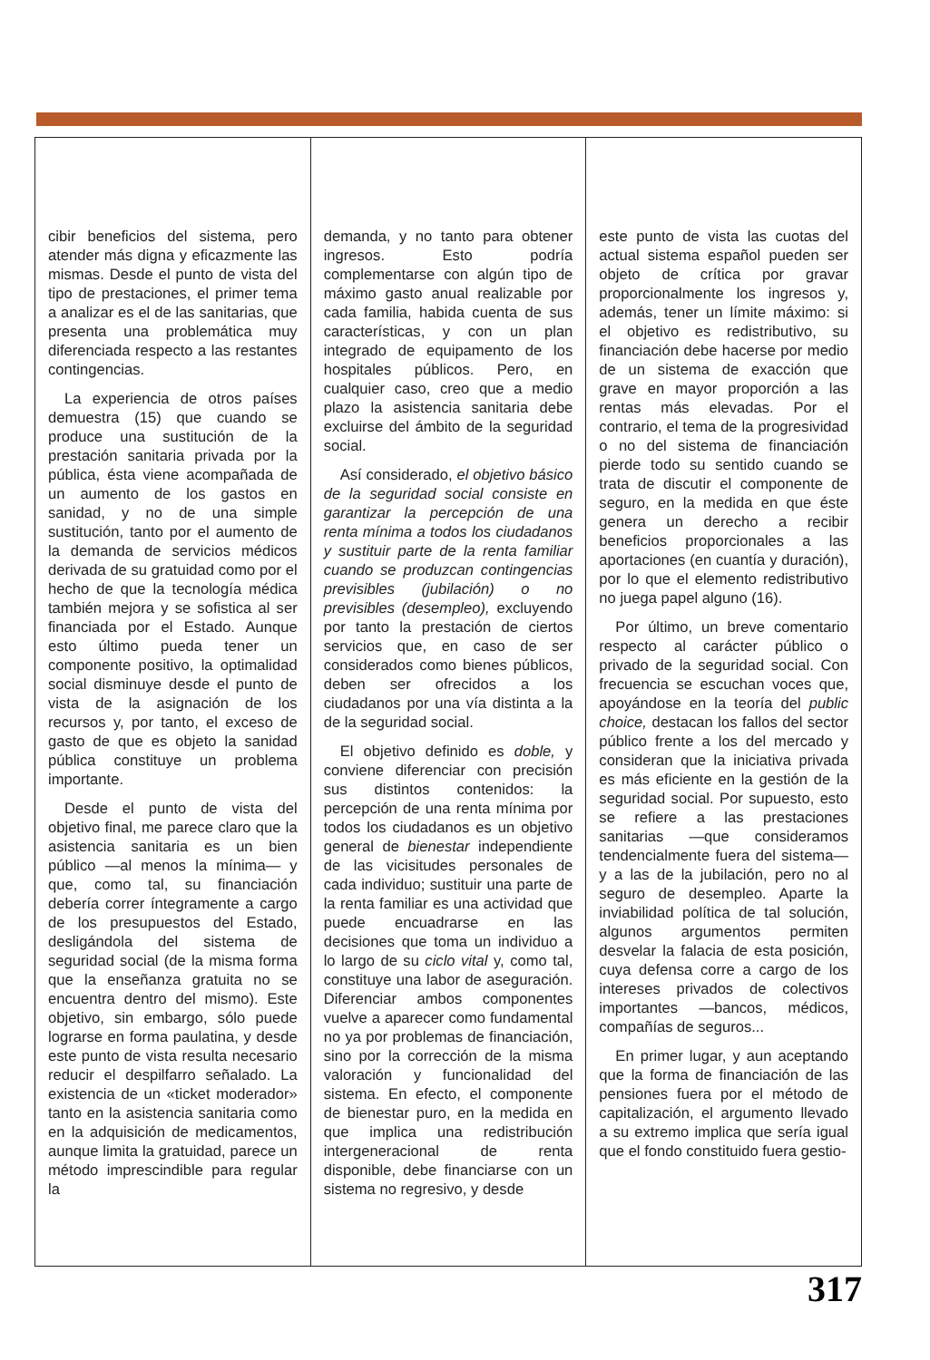cibir beneficios del sistema, pero atender más digna y eficazmente las mismas. Desde el punto de vista del tipo de prestaciones, el primer tema a analizar es el de las sanitarias, que presenta una problemática muy diferenciada respecto a las restantes contingencias.
La experiencia de otros países demuestra (15) que cuando se produce una sustitución de la prestación sanitaria privada por la pública, ésta viene acompañada de un aumento de los gastos en sanidad, y no de una simple sustitución, tanto por el aumento de la demanda de servicios médicos derivada de su gratuidad como por el hecho de que la tecnología médica también mejora y se sofistica al ser financiada por el Estado. Aunque esto último pueda tener un componente positivo, la optimalidad social disminuye desde el punto de vista de la asignación de los recursos y, por tanto, el exceso de gasto de que es objeto la sanidad pública constituye un problema importante.
Desde el punto de vista del objetivo final, me parece claro que la asistencia sanitaria es un bien público —al menos la mínima— y que, como tal, su financiación debería correr íntegramente a cargo de los presupuestos del Estado, desligándola del sistema de seguridad social (de la misma forma que la enseñanza gratuita no se encuentra dentro del mismo). Este objetivo, sin embargo, sólo puede lograrse en forma paulatina, y desde este punto de vista resulta necesario reducir el despilfarro señalado. La existencia de un «ticket moderador» tanto en la asistencia sanitaria como en la adquisición de medicamentos, aunque limita la gratuidad, parece un método imprescindible para regular la
demanda, y no tanto para obtener ingresos. Esto podría complementarse con algún tipo de máximo gasto anual realizable por cada familia, habida cuenta de sus características, y con un plan integrado de equipamento de los hospitales públicos. Pero, en cualquier caso, creo que a medio plazo la asistencia sanitaria debe excluirse del ámbito de la seguridad social.
Así considerado, el objetivo básico de la seguridad social consiste en garantizar la percepción de una renta mínima a todos los ciudadanos y sustituir parte de la renta familiar cuando se produzcan contingencias previsibles (jubilación) o no previsibles (desempleo), excluyendo por tanto la prestación de ciertos servicios que, en caso de ser considerados como bienes públicos, deben ser ofrecidos a los ciudadanos por una vía distinta a la de la seguridad social.
El objetivo definido es doble, y conviene diferenciar con precisión sus distintos contenidos: la percepción de una renta mínima por todos los ciudadanos es un objetivo general de bienestar independiente de las vicisitudes personales de cada individuo; sustituir una parte de la renta familiar es una actividad que puede encuadrarse en las decisiones que toma un individuo a lo largo de su ciclo vital y, como tal, constituye una labor de aseguración. Diferenciar ambos componentes vuelve a aparecer como fundamental no ya por problemas de financiación, sino por la corrección de la misma valoración y funcionalidad del sistema. En efecto, el componente de bienestar puro, en la medida en que implica una redistribución intergeneracional de renta disponible, debe financiarse con un sistema no regresivo, y desde
este punto de vista las cuotas del actual sistema español pueden ser objeto de crítica por gravar proporcionalmente los ingresos y, además, tener un límite máximo: si el objetivo es redistributivo, su financiación debe hacerse por medio de un sistema de exacción que grave en mayor proporción a las rentas más elevadas. Por el contrario, el tema de la progresividad o no del sistema de financiación pierde todo su sentido cuando se trata de discutir el componente de seguro, en la medida en que éste genera un derecho a recibir beneficios proporcionales a las aportaciones (en cuantía y duración), por lo que el elemento redistributivo no juega papel alguno (16).
Por último, un breve comentario respecto al carácter público o privado de la seguridad social. Con frecuencia se escuchan voces que, apoyándose en la teoría del public choice, destacan los fallos del sector público frente a los del mercado y consideran que la iniciativa privada es más eficiente en la gestión de la seguridad social. Por supuesto, esto se refiere a las prestaciones sanitarias —que consideramos tendencialmente fuera del sistema— y a las de la jubilación, pero no al seguro de desempleo. Aparte la inviabilidad política de tal solución, algunos argumentos permiten desvelar la falacia de esta posición, cuya defensa corre a cargo de los intereses privados de colectivos importantes —bancos, médicos, compañías de seguros...
En primer lugar, y aun aceptando que la forma de financiación de las pensiones fuera por el método de capitalización, el argumento llevado a su extremo implica que sería igual que el fondo constituido fuera gestio-
317